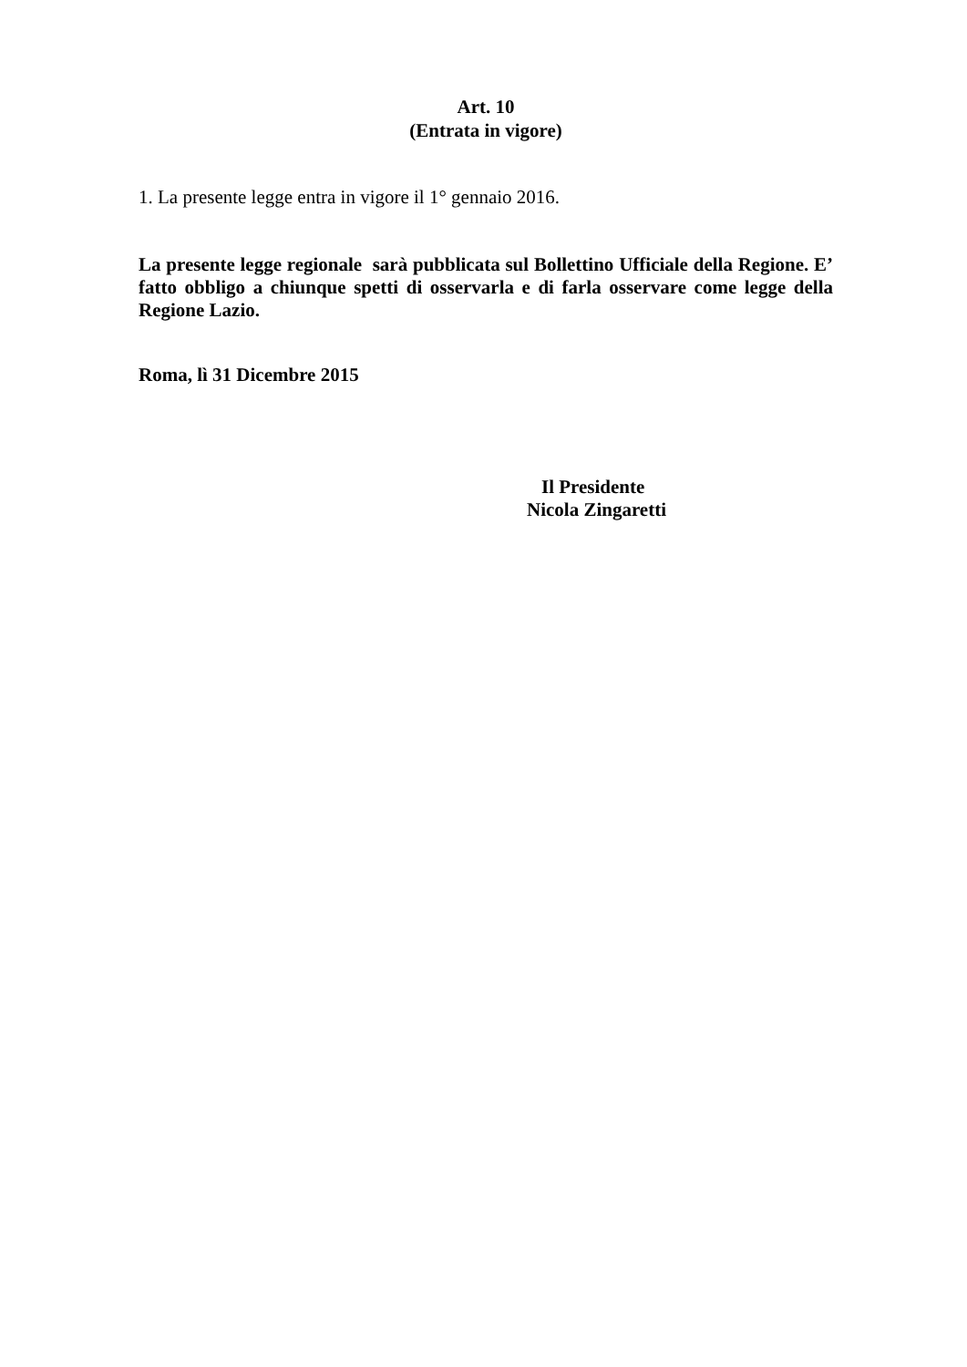Art. 10
(Entrata in vigore)
1. La presente legge entra in vigore il 1° gennaio 2016.
La presente legge regionale sarà pubblicata sul Bollettino Ufficiale della Regione. E’ fatto obbligo a chiunque spetti di osservarla e di farla osservare come legge della Regione Lazio.
Roma, lì 31 Dicembre 2015
Il Presidente
Nicola Zingaretti